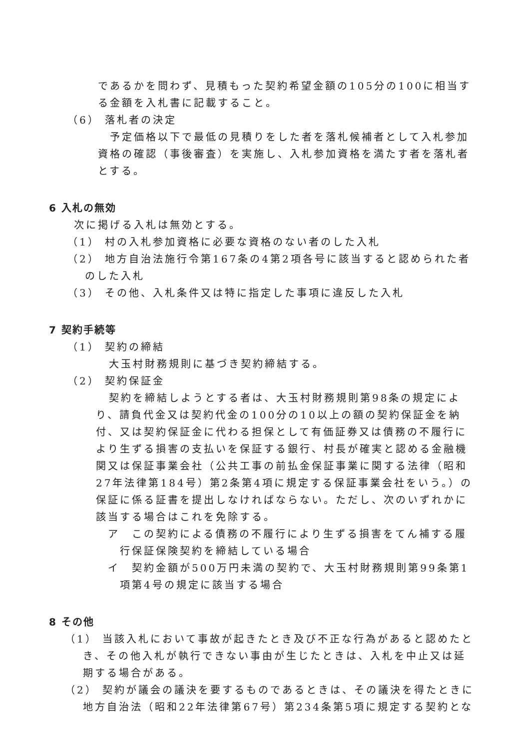であるかを問わず、見積もった契約希望金額の105分の100に相当する金額を入札書に記載すること。
（6） 落札者の決定
予定価格以下で最低の見積りをした者を落札候補者として入札参加資格の確認（事後審査）を実施し、入札参加資格を満たす者を落札者とする。
6 入札の無効
次に掲げる入札は無効とする。
（1） 村の入札参加資格に必要な資格のない者のした入札
（2） 地方自治法施行令第167条の4第2項各号に該当すると認められた者
のした入札
（3） その他、入札条件又は特に指定した事項に違反した入札
7 契約手続等
（1） 契約の締結
大玉村財務規則に基づき契約締結する。
（2） 契約保証金
契約を締結しようとする者は、大玉村財務規則第98条の規定により、請負代金又は契約代金の100分の10以上の額の契約保証金を納付、又は契約保証金に代わる担保として有価証券又は債務の不履行により生ずる損害の支払いを保証する銀行、村長が確実と認める金融機関又は保証事業会社（公共工事の前払金保証事業に関する法律（昭和27年法律第184号）第2条第4項に規定する保証事業会社をいう。）の保証に係る証書を提出しなければならない。ただし、次のいずれかに該当する場合はこれを免除する。
ア　この契約による債務の不履行により生ずる損害をてん補する履行保証保険契約を締結している場合
イ　契約金額が500万円未満の契約で、大玉村財務規則第99条第1項第4号の規定に該当する場合
8 その他
（1） 当該入札において事故が起きたとき及び不正な行為があると認めたとき、その他入札が執行できない事由が生じたときは、入札を中止又は延期する場合がある。
（2） 契約が議会の議決を要するものであるときは、その議決を得たときに地方自治法（昭和22年法律第67号）第234条第5項に規定する契約とな